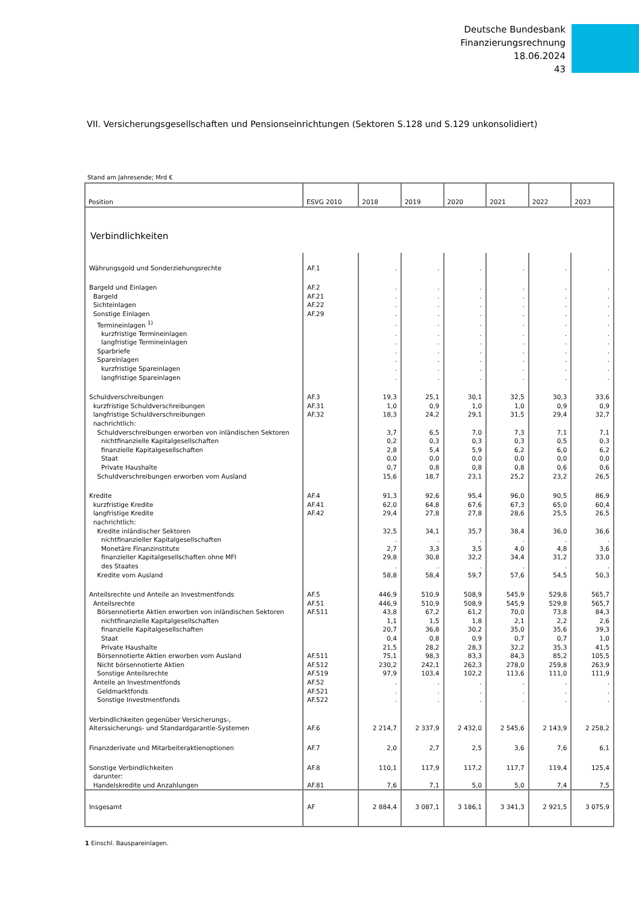Deutsche Bundesbank
Finanzierungsrechnung
18.06.2024
43
VII. Versicherungsgesellschaften und Pensionseinrichtungen (Sektoren S.128 und S.129 unkonsolidiert)
Stand am Jahresende; Mrd €
| Position | ESVG 2010 | 2018 | 2019 | 2020 | 2021 | 2022 | 2023 |
| --- | --- | --- | --- | --- | --- | --- | --- |
| Verbindlichkeiten | | | | | | | |
| Währungsgold und Sonderziehungsrechte | AF.1 | . | . | . | . | . | . |
| Bargeld und Einlagen | AF.2 | . | . | . | . | . | . |
| Bargeld | AF.21 | . | . | . | . | . | . |
| Sichteinlagen | AF.22 | . | . | . | . | . | . |
| Sonstige Einlagen | AF.29 | . | . | . | . | . | . |
| Termineinlagen <sup>1)</sup> | | . | . | . | . | . | . |
| kurzfristige Termineinlagen | | . | . | . | . | . | . |
| langfristige Termineinlagen | | . | . | . | . | . | . |
| Sparbriefe | | . | . | . | . | . | . |
| Spareinlagen | | . | . | . | . | . | . |
| kurzfristige Spareinlagen | | . | . | . | . | . | . |
| langfristige Spareinlagen | | . | . | . | . | . | . |
| Schuldverschreibungen | AF.3 | 19,3 | 25,1 | 30,1 | 32,5 | 30,3 | 33,6 |
| kurzfristige Schuldverschreibungen | AF.31 | 1,0 | 0,9 | 1,0 | 1,0 | 0,9 | 0,9 |
| langfristige Schuldverschreibungen | AF.32 | 18,3 | 24,2 | 29,1 | 31,5 | 29,4 | 32,7 |
| nachrichtlich: | | | | | | | |
| Schuldverschreibungen erworben von inländischen Sektoren | | 3,7 | 6,5 | 7,0 | 7,3 | 7,1 | 7,1 |
| nichtfinanzielle Kapitalgesellschaften | | 0,2 | 0,3 | 0,3 | 0,3 | 0,5 | 0,3 |
| finanzielle Kapitalgesellschaften | | 2,8 | 5,4 | 5,9 | 6,2 | 6,0 | 6,2 |
| Staat | | 0,0 | 0,0 | 0,0 | 0,0 | 0,0 | 0,0 |
| Private Haushalte | | 0,7 | 0,8 | 0,8 | 0,8 | 0,6 | 0,6 |
| Schuldverschreibungen erworben vom Ausland | | 15,6 | 18,7 | 23,1 | 25,2 | 23,2 | 26,5 |
| Kredite | AF.4 | 91,3 | 92,6 | 95,4 | 96,0 | 90,5 | 86,9 |
| kurzfristige Kredite | AF.41 | 62,0 | 64,8 | 67,6 | 67,3 | 65,0 | 60,4 |
| langfristige Kredite | AF.42 | 29,4 | 27,8 | 27,8 | 28,6 | 25,5 | 26,5 |
| nachrichtlich: | | | | | | | |
| Kredite inländischer Sektoren | | 32,5 | 34,1 | 35,7 | 38,4 | 36,0 | 36,6 |
| nichtfinanzieller Kapitalgesellschaften | | . | . | . | . | . | . |
| Monetäre Finanzinstitute | | 2,7 | 3,3 | 3,5 | 4,0 | 4,8 | 3,6 |
| finanzieller Kapitalgesellschaften ohne MFI | | 29,8 | 30,8 | 32,2 | 34,4 | 31,2 | 33,0 |
| des Staates | | . | . | . | . | . | . |
| Kredite vom Ausland | | 58,8 | 58,4 | 59,7 | 57,6 | 54,5 | 50,3 |
| Anteilsrechte und Anteile an Investmentfonds | AF.5 | 446,9 | 510,9 | 508,9 | 545,9 | 529,8 | 565,7 |
| Anteilsrechte | AF.51 | 446,9 | 510,9 | 508,9 | 545,9 | 529,8 | 565,7 |
| Börsennotierte Aktien erworben von inländischen Sektoren | AF.511 | 43,8 | 67,2 | 61,2 | 70,0 | 73,8 | 84,3 |
| nichtfinanzielle Kapitalgesellschaften | | 1,1 | 1,5 | 1,8 | 2,1 | 2,2 | 2,6 |
| finanzielle Kapitalgesellschaften | | 20,7 | 36,8 | 30,2 | 35,0 | 35,6 | 39,3 |
| Staat | | 0,4 | 0,8 | 0,9 | 0,7 | 0,7 | 1,0 |
| Private Haushalte | | 21,5 | 28,2 | 28,3 | 32,2 | 35,3 | 41,5 |
| Börsennotierte Aktien erworben vom Ausland | AF.511 | 75,1 | 98,3 | 83,3 | 84,3 | 85,2 | 105,5 |
| Nicht börsennotierte Aktien | AF.512 | 230,2 | 242,1 | 262,3 | 278,0 | 259,8 | 263,9 |
| Sonstige Anteilsrechte | AF.519 | 97,9 | 103,4 | 102,2 | 113,6 | 111,0 | 111,9 |
| Anteile an Investmentfonds | AF.52 | . | . | . | . | . | . |
| Geldmarktfonds | AF.521 | . | . | . | . | . | . |
| Sonstige Investmentfonds | AF.522 | . | . | . | . | . | . |
| Verbindlichkeiten gegenüber Versicherungs-, Alterssicherungs- und Standardgarantie-Systemen | AF.6 | 2 214,7 | 2 337,9 | 2 432,0 | 2 545,6 | 2 143,9 | 2 258,2 |
| Finanzderivate und Mitarbeiteraktienoptionen | AF.7 | 2,0 | 2,7 | 2,5 | 3,6 | 7,6 | 6,1 |
| Sonstige Verbindlichkeiten | AF.8 | 110,1 | 117,9 | 117,2 | 117,7 | 119,4 | 125,4 |
| darunter: | | | | | | | |
| Handelskredite und Anzahlungen | AF.81 | 7,6 | 7,1 | 5,0 | 5,0 | 7,4 | 7,5 |
| Insgesamt | AF | 2 884,4 | 3 087,1 | 3 186,1 | 3 341,3 | 2 921,5 | 3 075,9 |
1 Einschl. Bauspareinlagen.